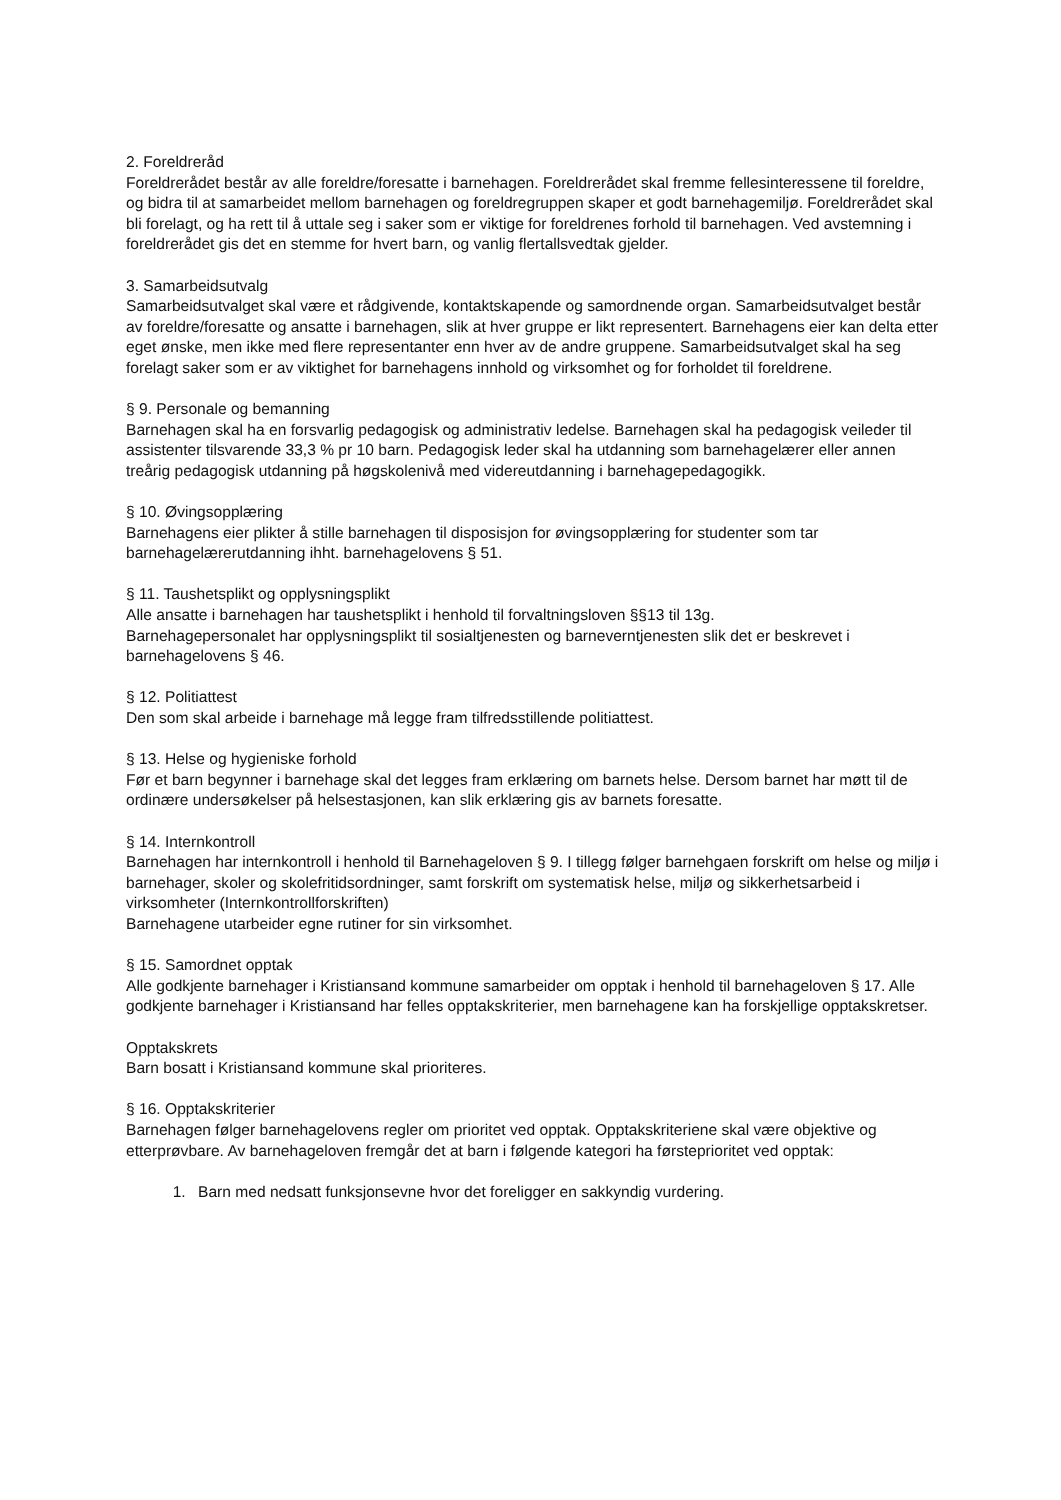2. Foreldreråd
Foreldrerådet består av alle foreldre/foresatte i barnehagen. Foreldrerådet skal fremme fellesinteressene til foreldre, og bidra til at samarbeidet mellom barnehagen og foreldregruppen skaper et godt barnehagemiljø. Foreldrerådet skal bli forelagt, og ha rett til å uttale seg i saker som er viktige for foreldrenes forhold til barnehagen. Ved avstemning i foreldrerådet gis det en stemme for hvert barn, og vanlig flertallsvedtak gjelder.
3. Samarbeidsutvalg
Samarbeidsutvalget skal være et rådgivende, kontaktskapende og samordnende organ. Samarbeidsutvalget består av foreldre/foresatte og ansatte i barnehagen, slik at hver gruppe er likt representert. Barnehagens eier kan delta etter eget ønske, men ikke med flere representanter enn hver av de andre gruppene. Samarbeidsutvalget skal ha seg forelagt saker som er av viktighet for barnehagens innhold og virksomhet og for forholdet til foreldrene.
§ 9. Personale og bemanning
Barnehagen skal ha en forsvarlig pedagogisk og administrativ ledelse. Barnehagen skal ha pedagogisk veileder til assistenter tilsvarende 33,3 % pr 10 barn. Pedagogisk leder skal ha utdanning som barnehagelærer eller annen treårig pedagogisk utdanning på høgskolenivå med videreutdanning i barnehagepedagogikk.
§ 10. Øvingsopplæring
Barnehagens eier plikter å stille barnehagen til disposisjon for øvingsopplæring for studenter som tar barnehagelærerutdanning ihht. barnehagelovens § 51.
§ 11. Taushetsplikt og opplysningsplikt
Alle ansatte i barnehagen har taushetsplikt i henhold til forvaltningsloven §§13 til 13g.
Barnehagepersonalet har opplysningsplikt til sosialtjenesten og barneverntjenesten slik det er beskrevet i barnehagelovens § 46.
§ 12. Politiattest
Den som skal arbeide i barnehage må legge fram tilfredsstillende politiattest.
§ 13. Helse og hygieniske forhold
Før et barn begynner i barnehage skal det legges fram erklæring om barnets helse. Dersom barnet har møtt til de ordinære undersøkelser på helsestasjonen, kan slik erklæring gis av barnets foresatte.
§ 14. Internkontroll
Barnehagen har internkontroll i henhold til Barnehageloven § 9. I tillegg følger barnehgaen forskrift om helse og miljø i barnehager, skoler og skolefritidsordninger, samt forskrift om systematisk helse, miljø og sikkerhetsarbeid i virksomheter (Internkontrollforskriften)
Barnehagene utarbeider egne rutiner for sin virksomhet.
§ 15. Samordnet opptak
Alle godkjente barnehager i Kristiansand kommune samarbeider om opptak i henhold til barnehageloven § 17. Alle godkjente barnehager i Kristiansand har felles opptakskriterier, men barnehagene kan ha forskjellige opptakskretser.
Opptakskrets
Barn bosatt i Kristiansand kommune skal prioriteres.
§ 16. Opptakskriterier
Barnehagen følger barnehagelovens regler om prioritet ved opptak. Opptakskriteriene skal være objektive og etterprøvbare. Av barnehageloven fremgår det at barn i følgende kategori ha førsteprioritet ved opptak:
1. Barn med nedsatt funksjonsevne hvor det foreligger en sakkyndig vurdering.